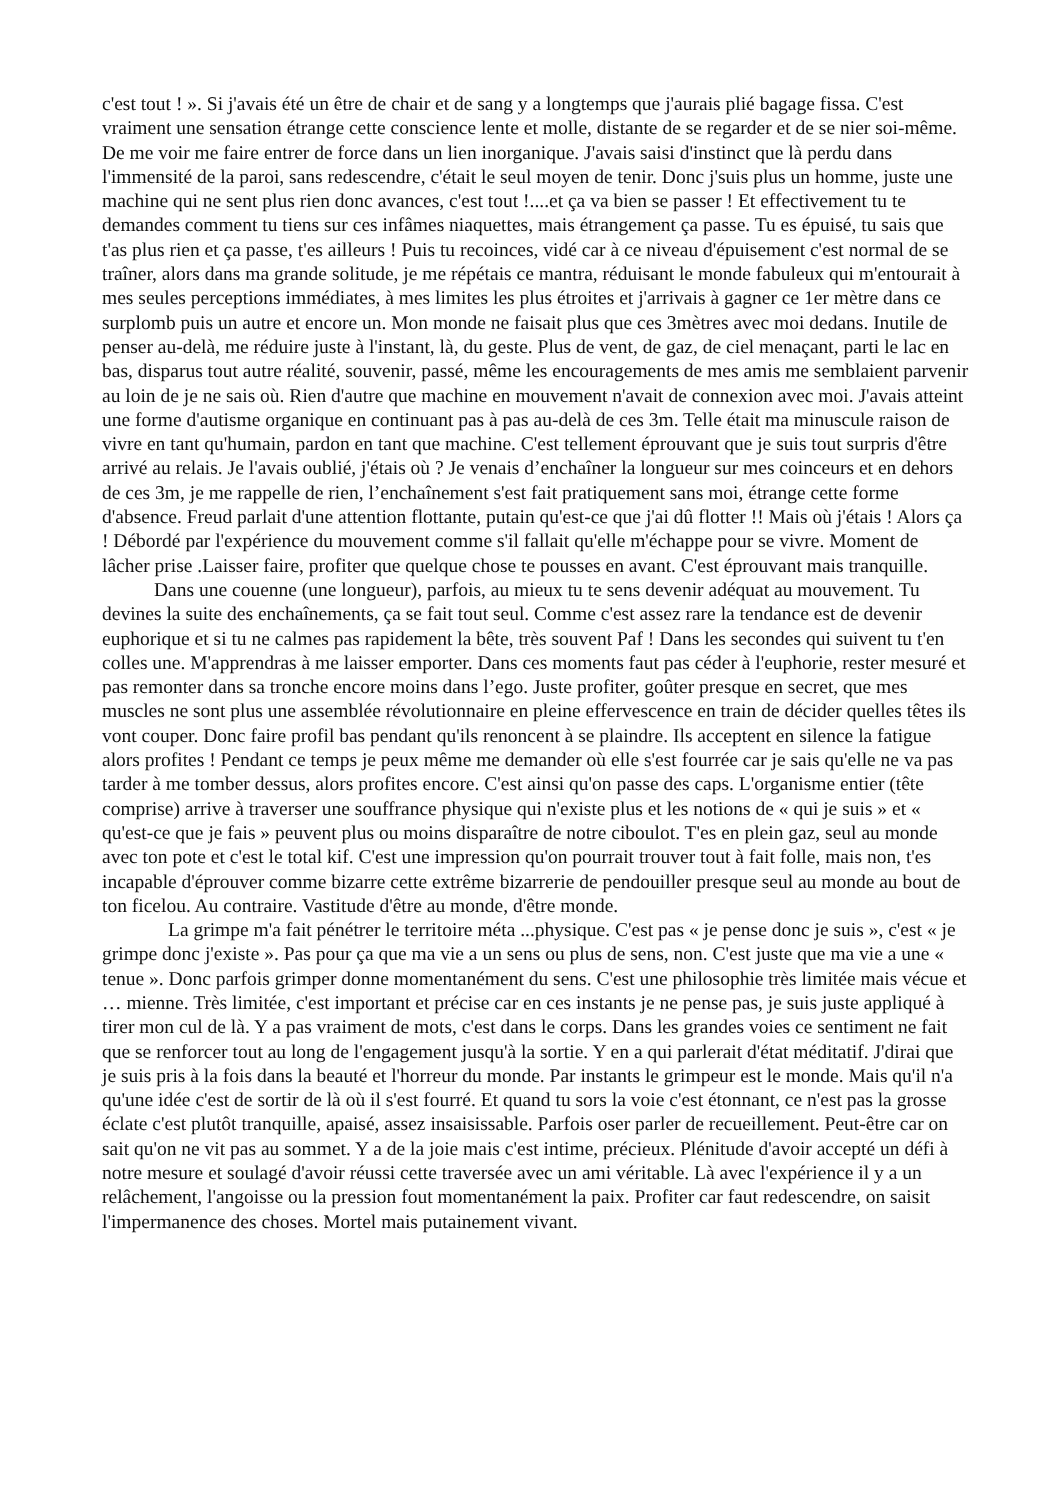c'est tout ! ». Si j'avais été un être de chair et de sang y a longtemps que j'aurais plié bagage fissa. C'est vraiment une sensation étrange cette conscience lente et molle, distante de se regarder et de se nier soi-même. De me voir me faire entrer de force dans un lien inorganique. J'avais saisi d'instinct que là perdu dans l'immensité de la paroi, sans redescendre, c'était le seul moyen de tenir. Donc j'suis plus un homme, juste une machine qui ne sent plus rien donc avances, c'est tout !....et ça va bien se passer ! Et effectivement tu te demandes comment tu tiens sur ces infâmes niaquettes, mais étrangement ça passe. Tu es épuisé, tu sais que t'as plus rien et ça passe, t'es ailleurs ! Puis tu recoinces, vidé car à ce niveau d'épuisement c'est normal de se traîner, alors dans ma grande solitude, je me répétais ce mantra, réduisant le monde fabuleux qui m'entourait à mes seules perceptions immédiates, à mes limites les plus étroites et j'arrivais à gagner ce 1er mètre dans ce surplomb puis un autre et encore un. Mon monde ne faisait plus que ces 3mètres avec moi dedans. Inutile de penser au-delà, me réduire juste à l'instant, là, du geste. Plus de vent, de gaz, de ciel menaçant, parti le lac en bas, disparus tout autre réalité, souvenir, passé, même les encouragements de mes amis me semblaient parvenir au loin de je ne sais où. Rien d'autre que machine en mouvement n'avait de connexion avec moi. J'avais atteint une forme d'autisme organique en continuant pas à pas au-delà de ces 3m. Telle était ma minuscule raison de vivre en tant qu'humain, pardon en tant que machine. C'est tellement éprouvant que je suis tout surpris d'être arrivé au relais. Je l'avais oublié, j'étais où ? Je venais d’enchaîner la longueur sur mes coinceurs et en dehors de ces 3m, je me rappelle de rien, l’enchaînement s'est fait pratiquement sans moi, étrange cette forme d'absence. Freud parlait d'une attention flottante, putain qu'est-ce que j'ai dû flotter !! Mais où j'étais ! Alors ça ! Débordé par l'expérience du mouvement comme s'il fallait qu'elle m'échappe pour se vivre. Moment de lâcher prise .Laisser faire, profiter que quelque chose te pousses en avant. C'est éprouvant mais tranquille.
Dans une couenne (une longueur), parfois, au mieux tu te sens devenir adéquat au mouvement. Tu devines la suite des enchaînements, ça se fait tout seul. Comme c'est assez rare la tendance est de devenir euphorique et si tu ne calmes pas rapidement la bête, très souvent Paf ! Dans les secondes qui suivent tu t'en colles une. M'apprendras à me laisser emporter. Dans ces moments faut pas céder à l'euphorie, rester mesuré et pas remonter dans sa tronche encore moins dans l’ego. Juste profiter, goûter presque en secret, que mes muscles ne sont plus une assemblée révolutionnaire en pleine effervescence en train de décider quelles têtes ils vont couper. Donc faire profil bas pendant qu'ils renoncent à se plaindre. Ils acceptent en silence la fatigue alors profites ! Pendant ce temps je peux même me demander où elle s'est fourrée car je sais qu'elle ne va pas tarder à me tomber dessus, alors profites encore. C'est ainsi qu'on passe des caps. L'organisme entier (tête comprise) arrive à traverser une souffrance physique qui n'existe plus et les notions de « qui je suis » et « qu'est-ce que je fais » peuvent plus ou moins disparaître de notre ciboulot. T'es en plein gaz, seul au monde avec ton pote et c'est le total kif. C'est une impression qu'on pourrait trouver tout à fait folle, mais non, t'es incapable d'éprouver comme bizarre cette extrême bizarrerie de pendouiller presque seul au monde au bout de ton ficelou. Au contraire. Vastitude d'être au monde, d'être monde.
La grimpe m'a fait pénétrer le territoire méta ...physique. C'est pas « je pense donc je suis », c'est « je grimpe donc j'existe ». Pas pour ça que ma vie a un sens ou plus de sens, non. C'est juste que ma vie a une « tenue ». Donc parfois grimper donne momentanément du sens. C'est une philosophie très limitée mais vécue et … mienne. Très limitée, c'est important et précise car en ces instants je ne pense pas, je suis juste appliqué à tirer mon cul de là. Y a pas vraiment de mots, c'est dans le corps. Dans les grandes voies ce sentiment ne fait que se renforcer tout au long de l'engagement jusqu'à la sortie. Y en a qui parlerait d'état méditatif. J'dirai que je suis pris à la fois dans la beauté et l'horreur du monde. Par instants le grimpeur est le monde. Mais qu'il n'a qu'une idée c'est de sortir de là où il s'est fourré. Et quand tu sors la voie c'est étonnant, ce n'est pas la grosse éclate c'est plutôt tranquille, apaisé, assez insaisissable. Parfois oser parler de recueillement. Peut-être car on sait qu'on ne vit pas au sommet. Y a de la joie mais c'est intime, précieux. Plénitude d'avoir accepté un défi à notre mesure et soulagé d'avoir réussi cette traversée avec un ami véritable. Là avec l'expérience il y a un relâchement, l'angoisse ou la pression fout momentanément la paix. Profiter car faut redescendre, on saisit l'impermanence des choses. Mortel mais putainement vivant.